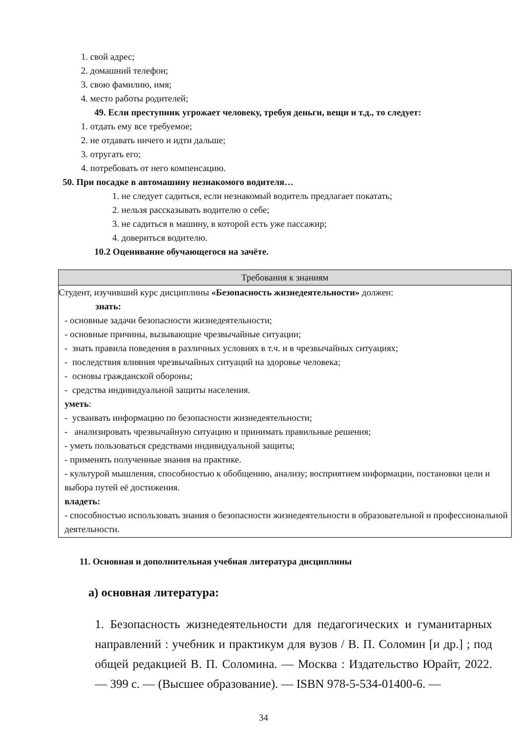1. свой адрес;
2. домашний телефон;
3. свою фамилию, имя;
4. место работы родителей;
49. Если преступник угрожает человеку, требуя деньги, вещи и т.д., то следует:
1. отдать ему все требуемое;
2. не отдавать ничего и идти дальше;
3. отругать его;
4. потребовать от него компенсацию.
50. При посадке в автомашину незнакомого водителя…
1. не следует садиться, если незнакомый водитель предлагает покатать;
2. нельзя рассказывать водителю о себе;
3. не садиться в машину, в которой есть уже пассажир;
4. довериться водителю.
10.2 Оценивание обучающегося на зачёте.
| Требования к знаниям |
| --- |
| Студент, изучивший курс дисциплины «Безопасность жизнедеятельности» должен: знать: - основные задачи безопасности жизнедеятельности; - основные причины, вызывающие чрезвычайные ситуации; - знать правила поведения в различных условиях в т.ч. и в чрезвычайных ситуациях; - последствия влияния чрезвычайных ситуаций на здоровье человека; - основы гражданской обороны; - средства индивидуальной защиты населения. уметь : - усваивать информацию по безопасности жизнедеятельности; - анализировать чрезвычайную ситуацию и принимать правильные решения; - уметь пользоваться средствами индивидуальной защиты; - применять полученные знания на практике. - культурой мышления, способностью к обобщению, анализу; восприятием информации, постановки цели и выбора путей её достижения. владеть: - способностью использовать знания о безопасности жизнедеятельности в образовательной и профессиональной деятельности. |
11. Основная и дополнительная учебная литература дисциплины
а) основная литература:
1. Безопасность жизнедеятельности для педагогических и гуманитарных направлений : учебник и практикум для вузов / В. П. Соломин [и др.] ; под общей редакцией В. П. Соломина. — Москва : Издательство Юрайт, 2022. — 399 с. — (Высшее образование). — ISBN 978-5-534-01400-6. —
34